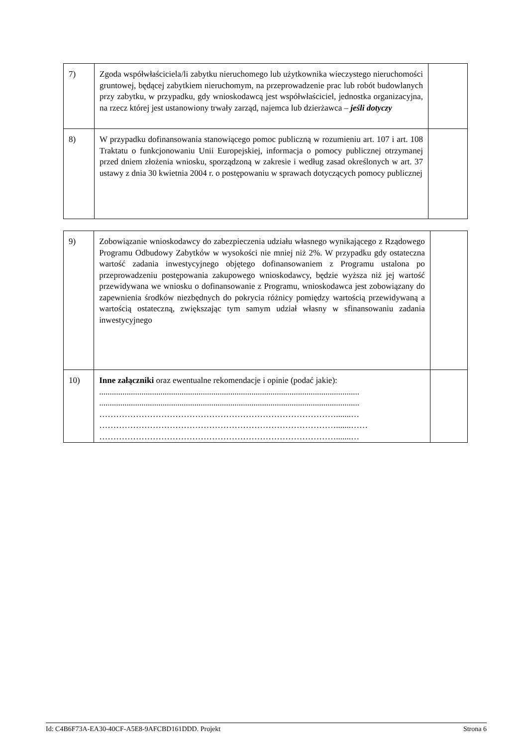| 7) | Zgoda współwłaściciela/li zabytku nieruchomego lub użytkownika wieczystego nieruchomości gruntowej, będącej zabytkiem nieruchomym, na przeprowadzenie prac lub robót budowlanych przy zabytku, w przypadku, gdy wnioskodawcą jest współwłaściciel, jednostka organizacyjna, na rzecz której jest ustanowiony trwały zarząd, najemca lub dzierżawca – jeśli dotyczy | |
| 8) | W przypadku dofinansowania stanowiącego pomoc publiczną w rozumieniu art. 107 i art. 108 Traktatu o funkcjonowaniu Unii Europejskiej, informacja o pomocy publicznej otrzymanej przed dniem złożenia wniosku, sporządzoną w zakresie i według zasad określonych w art. 37 ustawy z dnia 30 kwietnia 2004 r. o postępowaniu w sprawach dotyczących pomocy publicznej | |
| 9) | Zobowiązanie wnioskodawcy do zabezpieczenia udziału własnego wynikającego z Rządowego Programu Odbudowy Zabytków w wysokości nie mniej niż 2%. W przypadku gdy ostateczna wartość zadania inwestycyjnego objętego dofinansowaniem z Programu ustalona po przeprowadzeniu postępowania zakupowego wnioskodawcy, będzie wyższa niż jej wartość przewidywana we wniosku o dofinansowanie z Programu, wnioskodawca jest zobowiązany do zapewnienia środków niezbędnych do pokrycia różnicy pomiędzy wartością przewidywaną a wartością ostateczną, zwiększając tym samym udział własny w sfinansowaniu zadania inwestycyjnego | |
| 10) | Inne załączniki oraz ewentualne rekomendacje i opinie (podać jakie): ........................................................................................................................... ........................................................................................................................... ………………………………………………………………………….......… ………………………………………………………………………….......…… ………………………………………………………………………….......… | |
Id: C4B6F73A-EA30-40CF-A5E8-9AFCBD161DDD. Projekt Strona 6